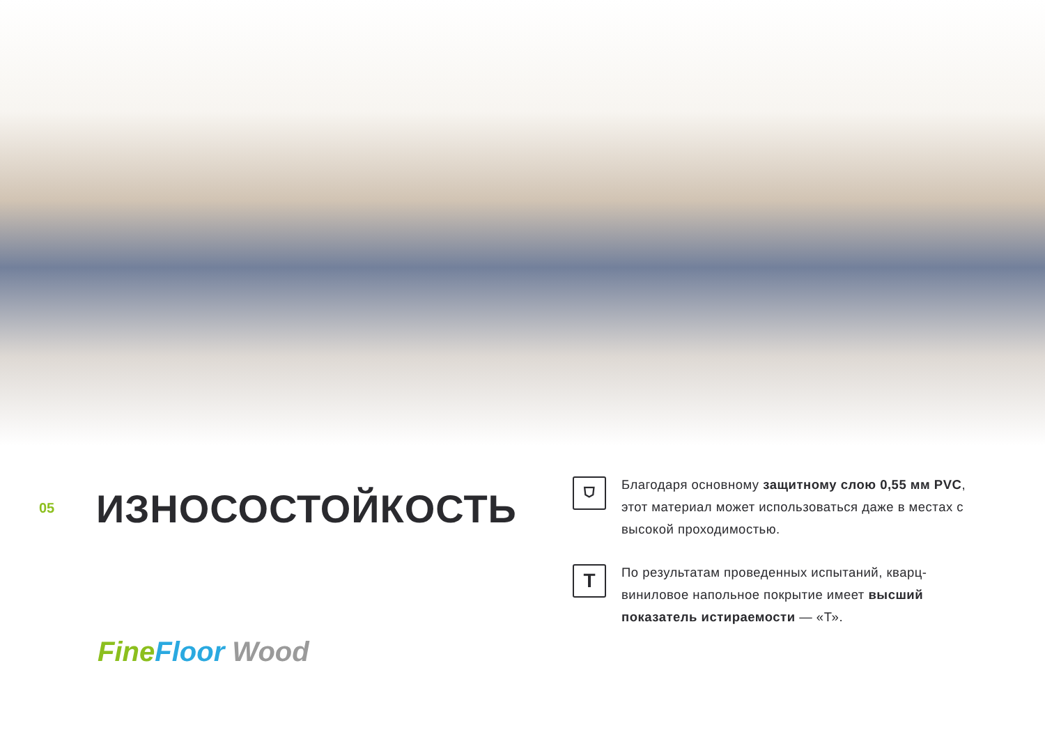05
ИЗНОСОСТОЙКОСТЬ
Fine Floor Wood
⛉
Благодаря основному защитному слою 0,55 мм PVC, этот материал может использоваться даже в местах с высокой проходимостью.
T
По результатам проведенных испытаний, кварц-виниловое напольное покрытие имеет высший показатель истираемости — «Т».